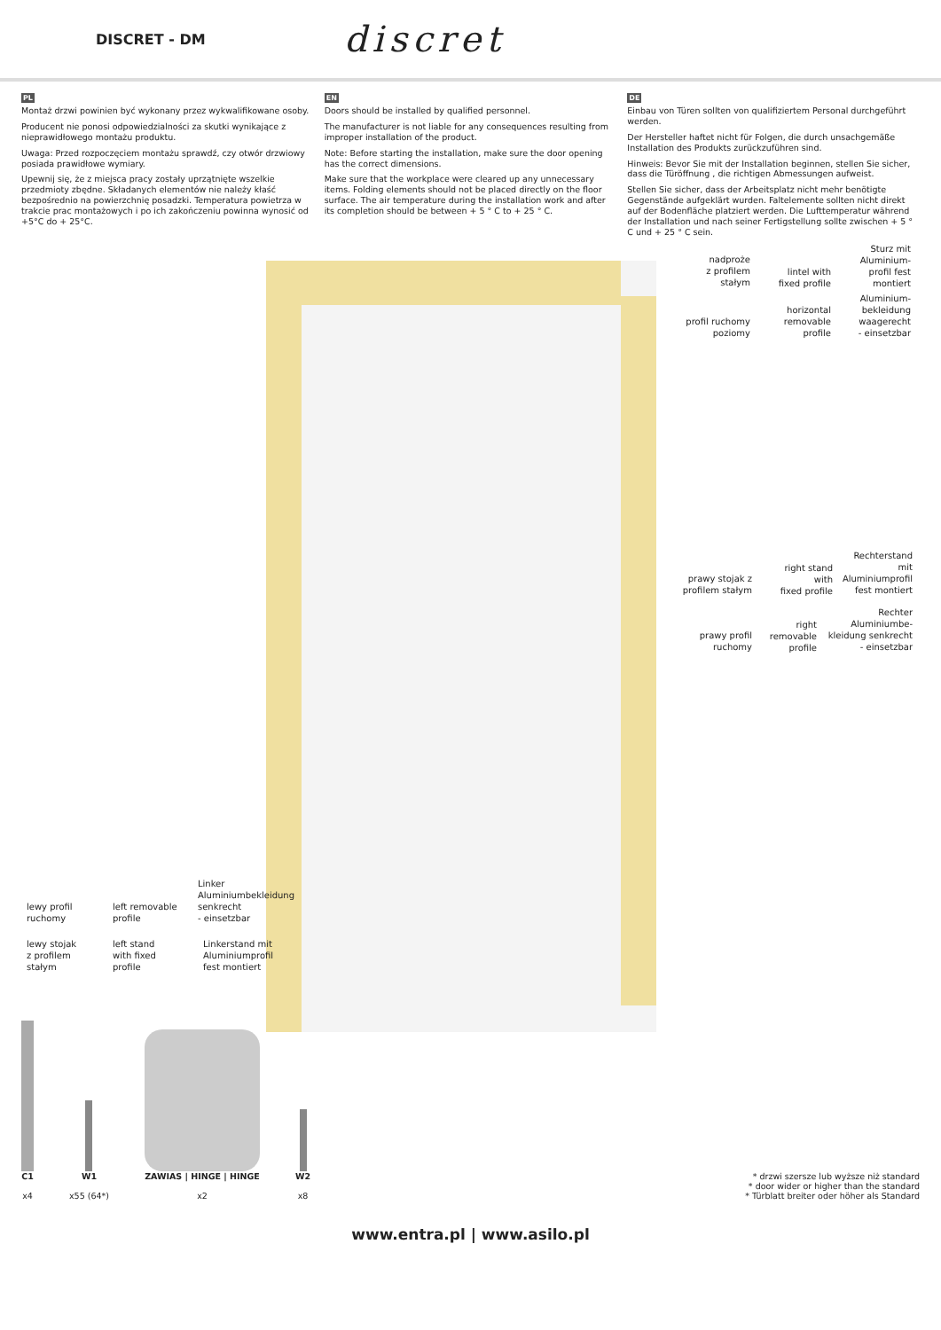DISCRET - DM
discret
PL
Montaż drzwi powinien być wykonany przez wykwalifikowane osoby.
Producent nie ponosi odpowiedzialności za skutki wynikające z nieprawidłowego montażu produktu.
Uwaga: Przed rozpoczęciem montażu sprawdź, czy otwór drzwiowy posiada prawidłowe wymiary.
Upewnij się, że z miejsca pracy zostały uprzątnięte wszelkie przedmioty zbędne. Składanych elementów nie należy kłaść bezpośrednio na powierzchnię posadzki. Temperatura powietrza w trakcie prac montażowych i po ich zakończeniu powinna wynosić od +5°C do + 25°C.
EN
Doors should be installed by qualified personnel.
The manufacturer is not liable for any consequences resulting from improper installation of the product.
Note: Before starting the installation, make sure the door opening has the correct dimensions.
Make sure that the workplace were cleared up any unnecessary items. Folding elements should not be placed directly on the floor surface. The air temperature during the installation work and after its completion should be between + 5 ° C to + 25 ° C.
DE
Einbau von Türen sollten von qualifiziertem Personal durchgeführt werden.
Der Hersteller haftet nicht für Folgen, die durch unsachgemäße Installation des Produkts zurückzuführen sind.
Hinweis: Bevor Sie mit der Installation beginnen, stellen Sie sicher, dass die Türöffnung , die richtigen Abmessungen aufweist.
Stellen Sie sicher, dass der Arbeitsplatz nicht mehr benötigte Gegenstände aufgeklärt wurden. Faltelemente sollten nicht direkt auf der Bodenfläche platziert werden. Die Lufttemperatur während der Installation und nach seiner Fertigstellung sollte zwischen + 5 ° C und + 25 ° C sein.
nadproże
z profilem
stałym
lintel with
fixed profile
Sturz mit
Aluminium-
profil fest
montiert
profil ruchomy
poziomy
horizontal
removable
profile
Aluminium-
bekleidung
waagerecht
- einsetzbar
prawy stojak z
profilem stałym
right stand
with
fixed profile
Rechterstand
mit
Aluminiumprofil
fest montiert
prawy profil
ruchomy
right
removable
profile
Rechter
Aluminiumbe-
kleidung senkrecht
- einsetzbar
lewy profil
ruchomy
left removable
profile
Linker
Aluminiumbekleidung
senkrecht
- einsetzbar
lewy stojak
z profilem
stałym
left stand
with fixed
profile
Linkerstand mit
Aluminiumprofil
fest montiert
C1
x4
W1
x55 (64*)
ZAWIAS | HINGE | HINGE
x2
W2
x8
* drzwi szersze lub wyższe niż standard
* door wider or higher than the standard
* Türblatt breiter oder höher als Standard
www.entra.pl | www.asilo.pl